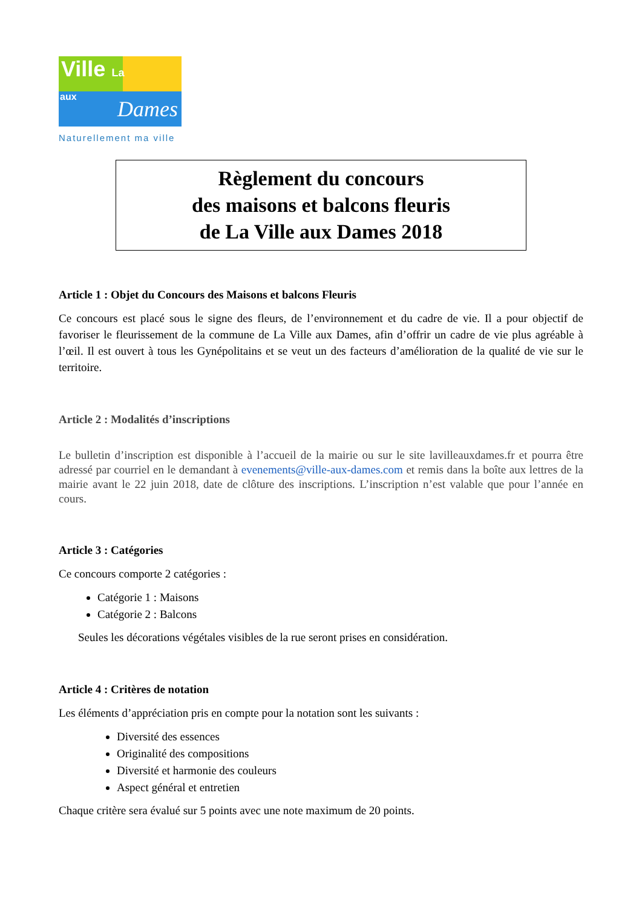Ville La
aux Dames
Naturellement ma ville
Règlement du concours
des maisons et balcons fleuris
de La Ville aux Dames 2018
Article 1 : Objet du Concours des Maisons et balcons Fleuris
Ce concours est placé sous le signe des fleurs, de l’environnement et du cadre de vie. Il a pour objectif de favoriser le fleurissement de la commune de La Ville aux Dames, afin d’offrir un cadre de vie plus agréable à l’œil. Il est ouvert à tous les Gynépolitains et se veut un des facteurs d’amélioration de la qualité de vie sur le territoire.
Article 2 : Modalités d’inscriptions
Le bulletin d’inscription est disponible à l’accueil de la mairie ou sur le site lavilleauxdames.fr et pourra être adressé par courriel en le demandant à evenements@ville-aux-dames.com et remis dans la boîte aux lettres de la mairie avant le 22 juin 2018, date de clôture des inscriptions. L’inscription n’est valable que pour l’année en cours.
Article 3 : Catégories
Ce concours comporte 2 catégories :
Catégorie 1 : Maisons
Catégorie 2 : Balcons
Seules les décorations végétales visibles de la rue seront prises en considération.
Article 4 : Critères de notation
Les éléments d’appréciation pris en compte pour la notation sont les suivants :
Diversité des essences
Originalité des compositions
Diversité et harmonie des couleurs
Aspect général et entretien
Chaque critère sera évalué sur 5 points avec une note maximum de 20 points.